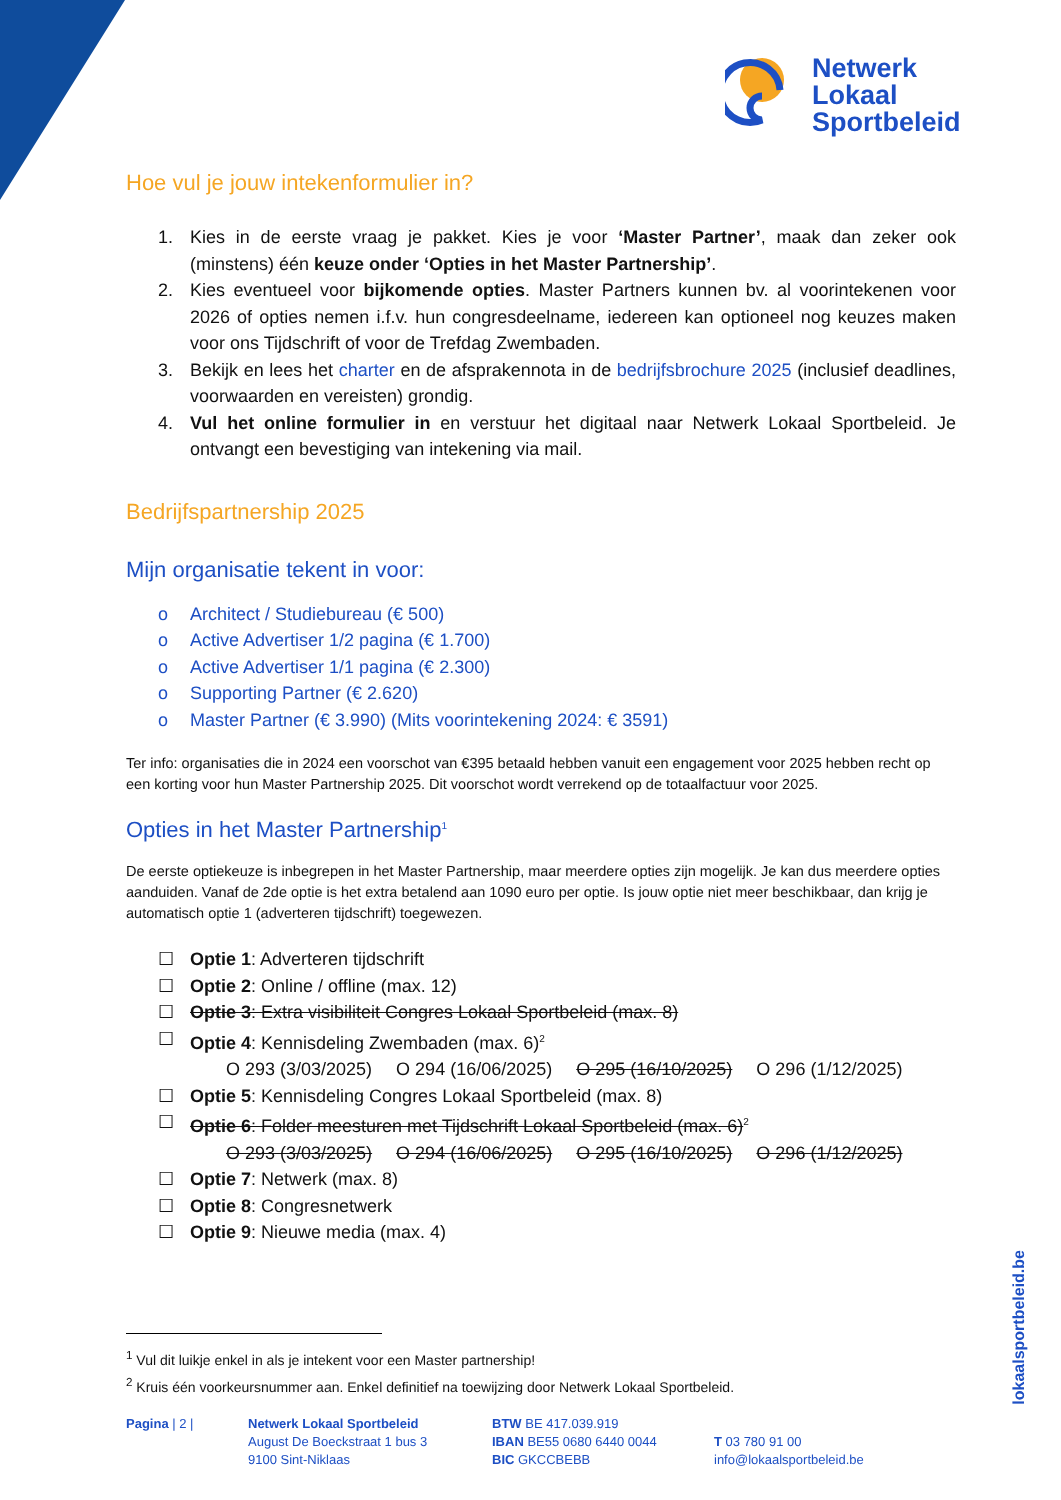Netwerk
Lokaal
Sportbeleid
Hoe vul je jouw intekenformulier in?
1. Kies in de eerste vraag je pakket. Kies je voor ‘Master Partner’, maak dan zeker ook (minstens) één keuze onder ‘Opties in het Master Partnership’.
2. Kies eventueel voor bijkomende opties. Master Partners kunnen bv. al voorintekenen voor 2026 of opties nemen i.f.v. hun congresdeelname, iedereen kan optioneel nog keuzes maken voor ons Tijdschrift of voor de Trefdag Zwembaden.
3. Bekijk en lees het charter en de afsprakennota in de bedrijfsbrochure 2025 (inclusief deadlines, voorwaarden en vereisten) grondig.
4. Vul het online formulier in en verstuur het digitaal naar Netwerk Lokaal Sportbeleid. Je ontvangt een bevestiging van intekening via mail.
Bedrijfspartnership 2025
Mijn organisatie tekent in voor:
o Architect / Studiebureau (€ 500)
o Active Advertiser 1/2 pagina (€ 1.700)
o Active Advertiser 1/1 pagina (€ 2.300)
o Supporting Partner (€ 2.620)
o Master Partner (€ 3.990) (Mits voorintekening 2024: € 3591)
Ter info: organisaties die in 2024 een voorschot van €395 betaald hebben vanuit een engagement voor 2025 hebben recht op een korting voor hun Master Partnership 2025. Dit voorschot wordt verrekend op de totaalfactuur voor 2025.
Opties in het Master Partnership<sup>1</sup>
De eerste optiekeuze is inbegrepen in het Master Partnership, maar meerdere opties zijn mogelijk. Je kan dus meerdere opties aanduiden. Vanaf de 2de optie is het extra betalend aan 1090 euro per optie. Is jouw optie niet meer beschikbaar, dan krijg je automatisch optie 1 (adverteren tijdschrift) toegewezen.
☐ Optie 1: Adverteren tijdschrift
☐ Optie 2: Online / offline (max. 12)
☐ Optie 3: Extra visibiliteit Congres Lokaal Sportbeleid (max. 8)
☐ Optie 4: Kennisdeling Zwembaden (max. 6)<sup>2</sup>
O 293 (3/03/2025) O 294 (16/06/2025) O 295 (16/10/2025) O 296 (1/12/2025)
☐ Optie 5: Kennisdeling Congres Lokaal Sportbeleid (max. 8)
☐ Optie 6: Folder meesturen met Tijdschrift Lokaal Sportbeleid (max. 6)<sup>2</sup>
O 293 (3/03/2025) O 294 (16/06/2025) O 295 (16/10/2025) O 296 (1/12/2025)
☐ Optie 7: Netwerk (max. 8)
☐ Optie 8: Congresnetwerk
☐ Optie 9: Nieuwe media (max. 4)
<sup>1</sup> Vul dit luikje enkel in als je intekent voor een Master partnership!
<sup>2</sup> Kruis één voorkeursnummer aan. Enkel definitief na toewijzing door Netwerk Lokaal Sportbeleid.
Pagina | 2 | Netwerk Lokaal Sportbeleid
August De Boeckstraat 1 bus 3
9100 Sint-Niklaas
BTW BE 417.039.919
IBAN BE55 0680 6440 0044
BIC GKCCBEBB
T 03 780 91 00
info@lokaalsportbeleid.be
lokaalsportbeleid.be